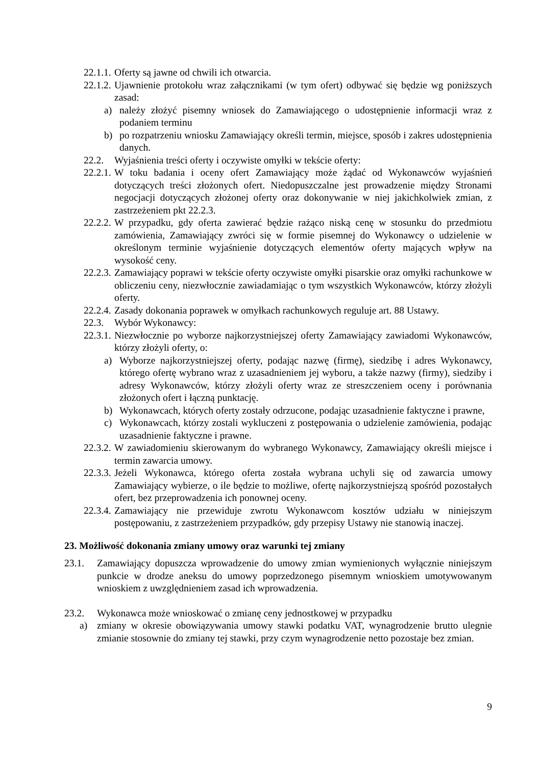22.1.1. Oferty są jawne od chwili ich otwarcia.
22.1.2. Ujawnienie protokołu wraz załącznikami (w tym ofert) odbywać się będzie wg poniższych zasad:
a) należy złożyć pisemny wniosek do Zamawiającego o udostępnienie informacji wraz z podaniem terminu
b) po rozpatrzeniu wniosku Zamawiający określi termin, miejsce, sposób i zakres udostępnienia danych.
22.2. Wyjaśnienia treści oferty i oczywiste omyłki w tekście oferty:
22.2.1. W toku badania i oceny ofert Zamawiający może żądać od Wykonawców wyjaśnień dotyczących treści złożonych ofert. Niedopuszczalne jest prowadzenie między Stronami negocjacji dotyczących złożonej oferty oraz dokonywanie w niej jakichkolwiek zmian, z zastrzeżeniem pkt 22.2.3.
22.2.2. W przypadku, gdy oferta zawierać będzie rażąco niską cenę w stosunku do przedmiotu zamówienia, Zamawiający zwróci się w formie pisemnej do Wykonawcy o udzielenie w określonym terminie wyjaśnienie dotyczących elementów oferty mających wpływ na wysokość ceny.
22.2.3. Zamawiający poprawi w tekście oferty oczywiste omyłki pisarskie oraz omyłki rachunkowe w obliczeniu ceny, niezwłocznie zawiadamiając o tym wszystkich Wykonawców, którzy złożyli oferty.
22.2.4. Zasady dokonania poprawek w omyłkach rachunkowych reguluje art. 88 Ustawy.
22.3. Wybór Wykonawcy:
22.3.1. Niezwłocznie po wyborze najkorzystniejszej oferty Zamawiający zawiadomi Wykonawców, którzy złożyli oferty, o:
a) Wyborze najkorzystniejszej oferty, podając nazwę (firmę), siedzibę i adres Wykonawcy, którego ofertę wybrano wraz z uzasadnieniem jej wyboru, a także nazwy (firmy), siedziby i adresy Wykonawców, którzy złożyli oferty wraz ze streszczeniem oceny i porównania złożonych ofert i łączną punktację.
b) Wykonawcach, których oferty zostały odrzucone, podając uzasadnienie faktyczne i prawne,
c) Wykonawcach, którzy zostali wykluczeni z postępowania o udzielenie zamówienia, podając uzasadnienie faktyczne i prawne.
22.3.2. W zawiadomieniu skierowanym do wybranego Wykonawcy, Zamawiający określi miejsce i termin zawarcia umowy.
22.3.3. Jeżeli Wykonawca, którego oferta została wybrana uchyli się od zawarcia umowy Zamawiający wybierze, o ile będzie to możliwe, ofertę najkorzystniejszą spośród pozostałych ofert, bez przeprowadzenia ich ponownej oceny.
22.3.4. Zamawiający nie przewiduje zwrotu Wykonawcom kosztów udziału w niniejszym postępowaniu, z zastrzeżeniem przypadków, gdy przepisy Ustawy nie stanowią inaczej.
23. Możliwość dokonania zmiany umowy oraz warunki tej zmiany
23.1. Zamawiający dopuszcza wprowadzenie do umowy zmian wymienionych wyłącznie niniejszym punkcie w drodze aneksu do umowy poprzedzonego pisemnym wnioskiem umotywowanym wnioskiem z uwzględnieniem zasad ich wprowadzenia.
23.2. Wykonawca może wnioskować o zmianę ceny jednostkowej w przypadku
a) zmiany w okresie obowiązywania umowy stawki podatku VAT, wynagrodzenie brutto ulegnie zmianie stosownie do zmiany tej stawki, przy czym wynagrodzenie netto pozostaje bez zmian.
9